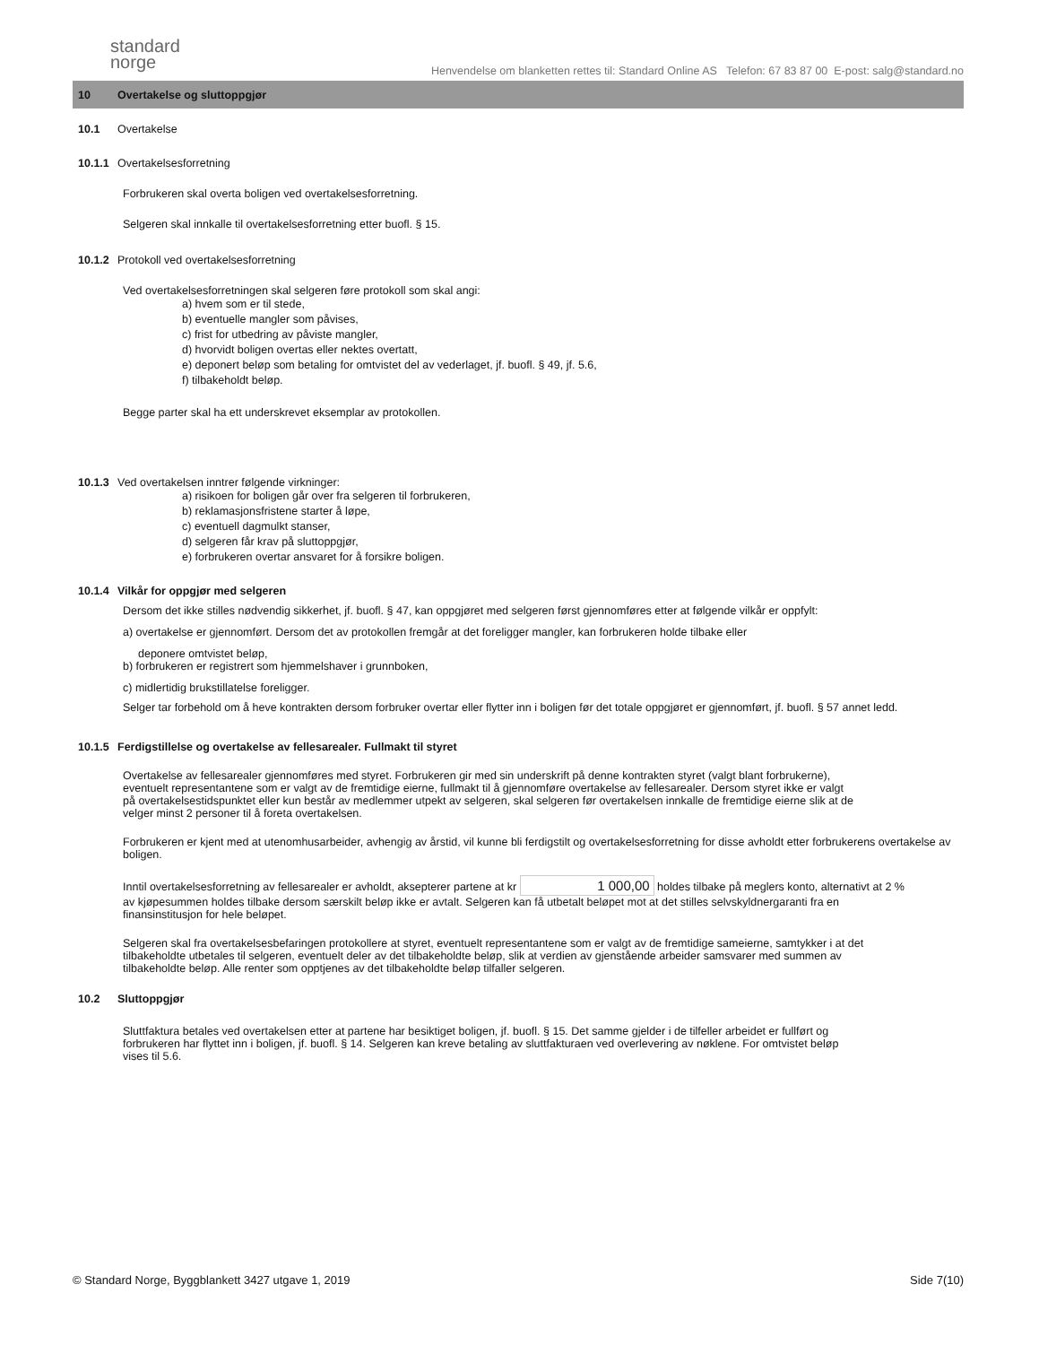standard
norge
Henvendelse om blanketten rettes til: Standard Online AS Telefon: 67 83 87 00 E-post: salg@standard.no
10 Overtakelse og sluttoppgjør
10.1 Overtakelse
10.1.1 Overtakelsesforretning
Forbrukeren skal overta boligen ved overtakelsesforretning.
Selgeren skal innkalle til overtakelsesforretning etter buofl. § 15.
10.1.2 Protokoll ved overtakelsesforretning
Ved overtakelsesforretningen skal selgeren føre protokoll som skal angi:
a) hvem som er til stede,
b) eventuelle mangler som påvises,
c) frist for utbedring av påviste mangler,
d) hvorvidt boligen overtas eller nektes overtatt,
e) deponert beløp som betaling for omtvistet del av vederlaget, jf. buofl. § 49, jf. 5.6,
f) tilbakeholdt beløp.
Begge parter skal ha ett underskrevet eksemplar av protokollen.
10.1.3 Ved overtakelsen inntrer følgende virkninger:
a) risikoen for boligen går over fra selgeren til forbrukeren,
b) reklamasjonsfristene starter å løpe,
c) eventuell dagmulkt stanser,
d) selgeren får krav på sluttoppgjør,
e) forbrukeren overtar ansvaret for å forsikre boligen.
10.1.4 Vilkår for oppgjør med selgeren
Dersom det ikke stilles nødvendig sikkerhet, jf. buofl. § 47, kan oppgjøret med selgeren først gjennomføres etter at følgende vilkår er oppfylt:
a) overtakelse er gjennomført. Dersom det av protokollen fremgår at det foreligger mangler, kan forbrukeren holde tilbake eller
deponere omtvistet beløp,
b) forbrukeren er registrert som hjemmelshaver i grunnboken,
c) midlertidig brukstillatelse foreligger.
Selger tar forbehold om å heve kontrakten dersom forbruker overtar eller flytter inn i boligen før det totale oppgjøret er gjennomført, jf. buofl. § 57 annet ledd.
10.1.5 Ferdigstillelse og overtakelse av fellesarealer. Fullmakt til styret
Overtakelse av fellesarealer gjennomføres med styret. Forbrukeren gir med sin underskrift på denne kontrakten styret (valgt blant forbrukerne), eventuelt representantene som er valgt av de fremtidige eierne, fullmakt til å gjennomføre overtakelse av fellesarealer. Dersom styret ikke er valgt på overtakelsestidspunktet eller kun består av medlemmer utpekt av selgeren, skal selgeren før overtakelsen innkalle de fremtidige eierne slik at de velger minst 2 personer til å foreta overtakelsen.
Forbrukeren er kjent med at utenomhusarbeider, avhengig av årstid, vil kunne bli ferdigstilt og overtakelsesforretning for disse avholdt etter forbrukerens overtakelse av boligen.
Inntil overtakelsesforretning av fellesarealer er avholdt, aksepterer partene at kr 1 000,00 holdes tilbake på meglers konto, alternativt at 2 % av kjøpesummen holdes tilbake dersom særskilt beløp ikke er avtalt. Selgeren kan få utbetalt beløpet mot at det stilles selvskyldnergaranti fra en finansinstitusjon for hele beløpet.
Selgeren skal fra overtakelsesbefaringen protokollere at styret, eventuelt representantene som er valgt av de fremtidige sameierne, samtykker i at det tilbakeholdte utbetales til selgeren, eventuelt deler av det tilbakeholdte beløp, slik at verdien av gjenstående arbeider samsvarer med summen av tilbakeholdte beløp. Alle renter som opptjenes av det tilbakeholdte beløp tilfaller selgeren.
10.2 Sluttoppgjør
Sluttfaktura betales ved overtakelsen etter at partene har besiktiget boligen, jf. buofl. § 15. Det samme gjelder i de tilfeller arbeidet er fullført og forbrukeren har flyttet inn i boligen, jf. buofl. § 14. Selgeren kan kreve betaling av sluttfakturaen ved overlevering av nøklene. For omtvistet beløp vises til 5.6.
© Standard Norge, Byggblankett 3427 utgave 1, 2019 Side 7(10)